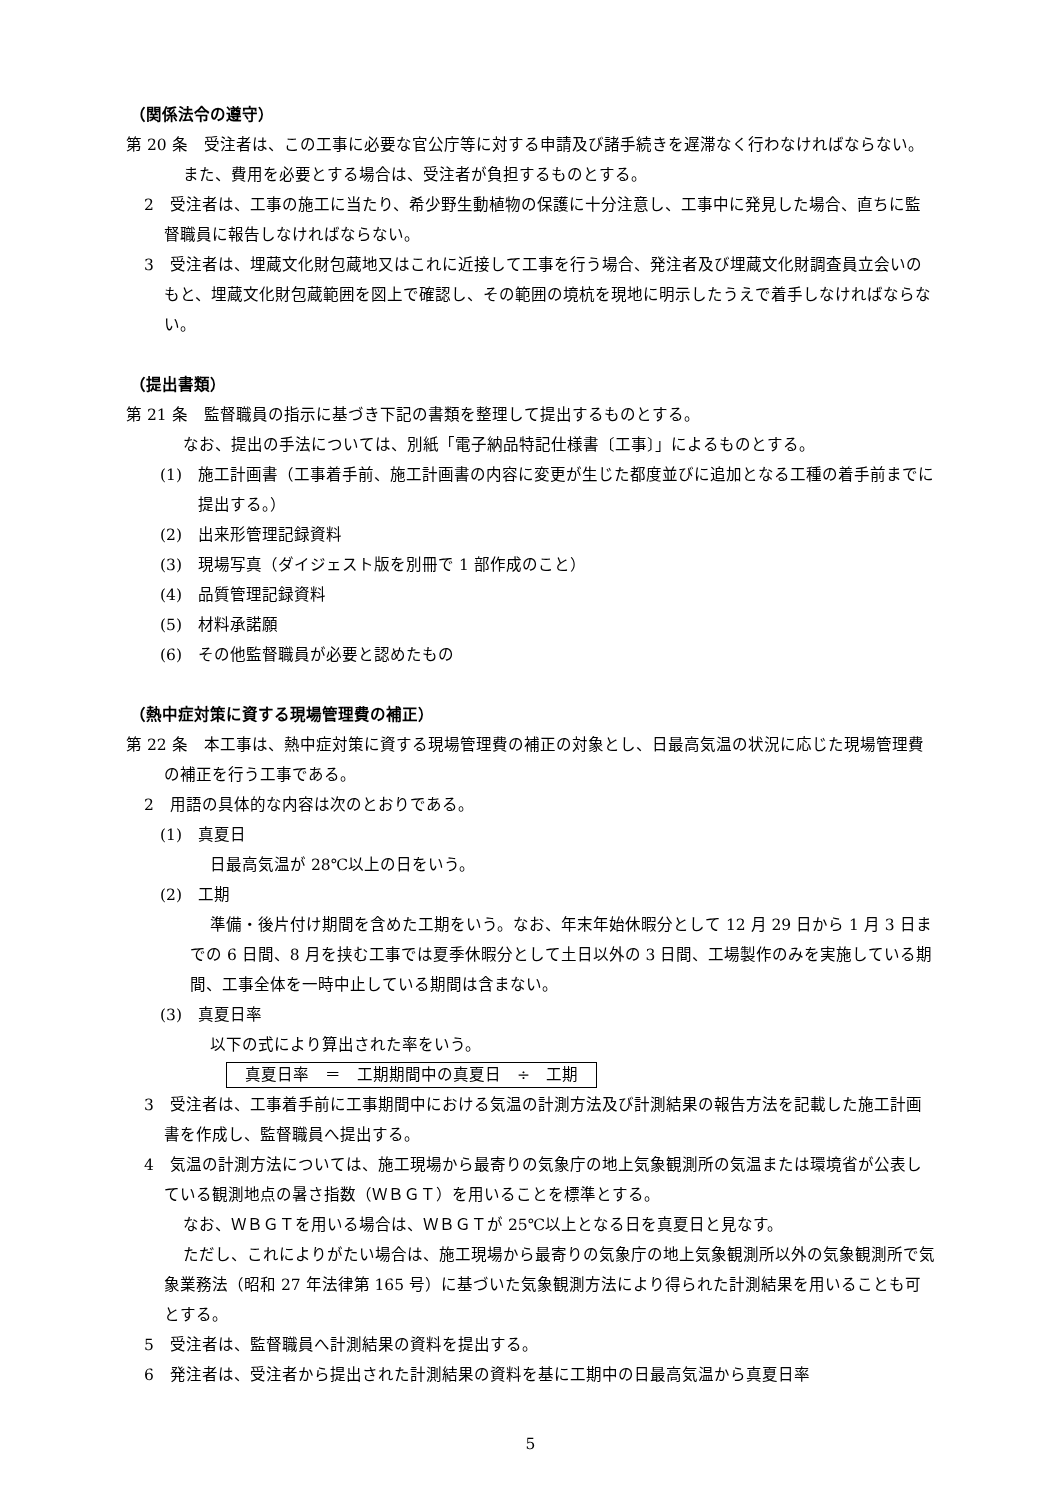（関係法令の遵守）
第 20 条　受注者は、この工事に必要な官公庁等に対する申請及び諸手続きを遅滞なく行わなければならない。
また、費用を必要とする場合は、受注者が負担するものとする。
2　受注者は、工事の施工に当たり、希少野生動植物の保護に十分注意し、工事中に発見した場合、直ちに監督職員に報告しなければならない。
3　受注者は、埋蔵文化財包蔵地又はこれに近接して工事を行う場合、発注者及び埋蔵文化財調査員立会いのもと、埋蔵文化財包蔵範囲を図上で確認し、その範囲の境杭を現地に明示したうえで着手しなければならない。
（提出書類）
第 21 条　監督職員の指示に基づき下記の書類を整理して提出するものとする。
なお、提出の手法については、別紙「電子納品特記仕様書〔工事〕」によるものとする。
(1)　施工計画書（工事着手前、施工計画書の内容に変更が生じた都度並びに追加となる工種の着手前までに提出する。）
(2)　出来形管理記録資料
(3)　現場写真（ダイジェスト版を別冊で 1 部作成のこと）
(4)　品質管理記録資料
(5)　材料承諾願
(6)　その他監督職員が必要と認めたもの
（熱中症対策に資する現場管理費の補正）
第 22 条　本工事は、熱中症対策に資する現場管理費の補正の対象とし、日最高気温の状況に応じた現場管理費の補正を行う工事である。
2　用語の具体的な内容は次のとおりである。
(1)　真夏日
日最高気温が 28℃以上の日をいう。
(2)　工期
準備・後片付け期間を含めた工期をいう。なお、年末年始休暇分として 12 月 29 日から 1 月 3 日までの 6 日間、8 月を挟む工事では夏季休暇分として土日以外の 3 日間、工場製作のみを実施している期間、工事全体を一時中止している期間は含まない。
(3)　真夏日率
以下の式により算出された率をいう。
真夏日率　＝　工期期間中の真夏日　÷　工期
3　受注者は、工事着手前に工事期間中における気温の計測方法及び計測結果の報告方法を記載した施工計画書を作成し、監督職員へ提出する。
4　気温の計測方法については、施工現場から最寄りの気象庁の地上気象観測所の気温または環境省が公表している観測地点の暑さ指数（ＷＢＧＴ）を用いることを標準とする。
なお、ＷＢＧＴを用いる場合は、ＷＢＧＴが 25℃以上となる日を真夏日と見なす。
ただし、これによりがたい場合は、施工現場から最寄りの気象庁の地上気象観測所以外の気象観測所で気象業務法（昭和 27 年法律第 165 号）に基づいた気象観測方法により得られた計測結果を用いることも可とする。
5　受注者は、監督職員へ計測結果の資料を提出する。
6　発注者は、受注者から提出された計測結果の資料を基に工期中の日最高気温から真夏日率
5